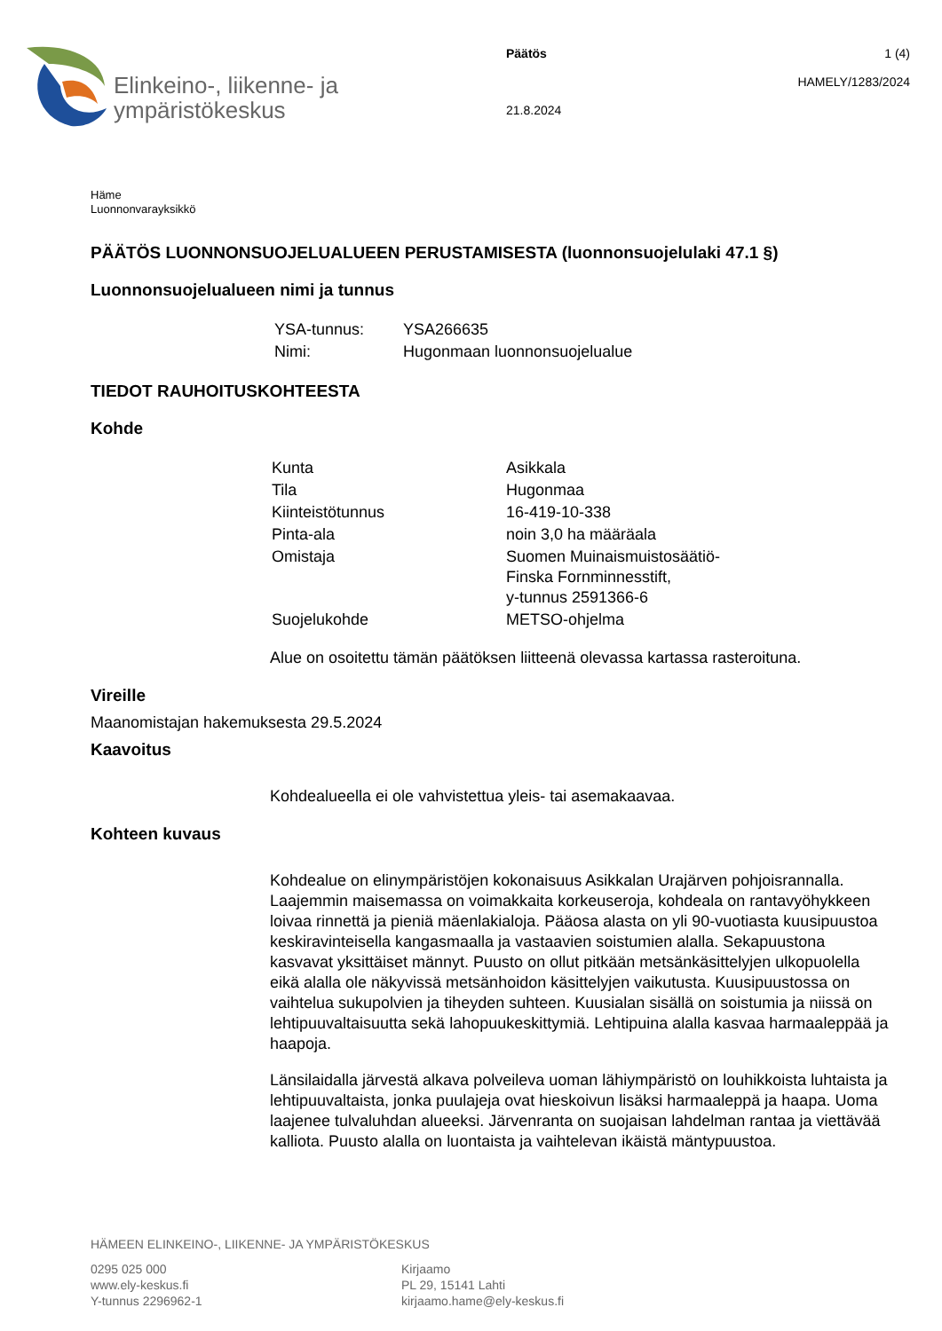Elinkeino-, liikenne- ja
ympäristökeskus
Päätös
21.8.2024
1 (4)
HAMELY/1283/2024
Häme
Luonnonvarayksikkö
PÄÄTÖS LUONNONSUOJELUALUEEN PERUSTAMISESTA (luonnonsuojelulaki 47.1 §)
Luonnonsuojelualueen nimi ja tunnus
| YSA-tunnus: | YSA266635 |
| Nimi: | Hugonmaan luonnonsuojelualue |
TIEDOT RAUHOITUSKOHTEESTA
Kohde
| Kunta | Asikkala |
| Tila | Hugonmaa |
| Kiinteistötunnus | 16-419-10-338 |
| Pinta-ala | noin 3,0 ha määräala |
| Omistaja | Suomen Muinaismuistosäätiö- Finska Fornminnesstift, y-tunnus 2591366-6 |
| Suojelukohde | METSO-ohjelma |
Alue on osoitettu tämän päätöksen liitteenä olevassa kartassa rasteroituna.
Vireille
Maanomistajan hakemuksesta 29.5.2024
Kaavoitus
Kohdealueella ei ole vahvistettua yleis- tai asemakaavaa.
Kohteen kuvaus
Kohdealue on elinympäristöjen kokonaisuus Asikkalan Urajärven pohjoisrannalla. Laajemmin maisemassa on voimakkaita korkeuseroja, kohdeala on rantavyöhykkeen loivaa rinnettä ja pieniä mäenlakialoja. Pääosa alasta on yli 90-vuotiasta kuusipuustoa keskiravinteisella kangasmaalla ja vastaavien soistumien alalla. Sekapuustona kasvavat yksittäiset männyt. Puusto on ollut pitkään metsänkäsittelyjen ulkopuolella eikä alalla ole näkyvissä metsänhoidon käsittelyjen vaikutusta. Kuusipuustossa on vaihtelua sukupolvien ja tiheyden suhteen. Kuusialan sisällä on soistumia ja niissä on lehtipuuvaltaisuutta sekä lahopuukeskittymiä. Lehtipuina alalla kasvaa harmaaleppää ja haapoja.
Länsilaidalla järvestä alkava polveileva uoman lähiympäristö on louhikkoista luhtaista ja lehtipuuvaltaista, jonka puulajeja ovat hieskoivun lisäksi harmaaleppä ja haapa. Uoma laajenee tulvaluhdan alueeksi. Järvenranta on suojaisan lahdelman rantaa ja viettävää kalliota. Puusto alalla on luontaista ja vaihtelevan ikäistä mäntypuustoa.
HÄMEEN ELINKEINO-, LIIKENNE- JA YMPÄRISTÖKESKUS
0295 025 000
www.ely-keskus.fi
Y-tunnus 2296962-1
Kirjaamo
PL 29, 15141 Lahti
kirjaamo.hame@ely-keskus.fi